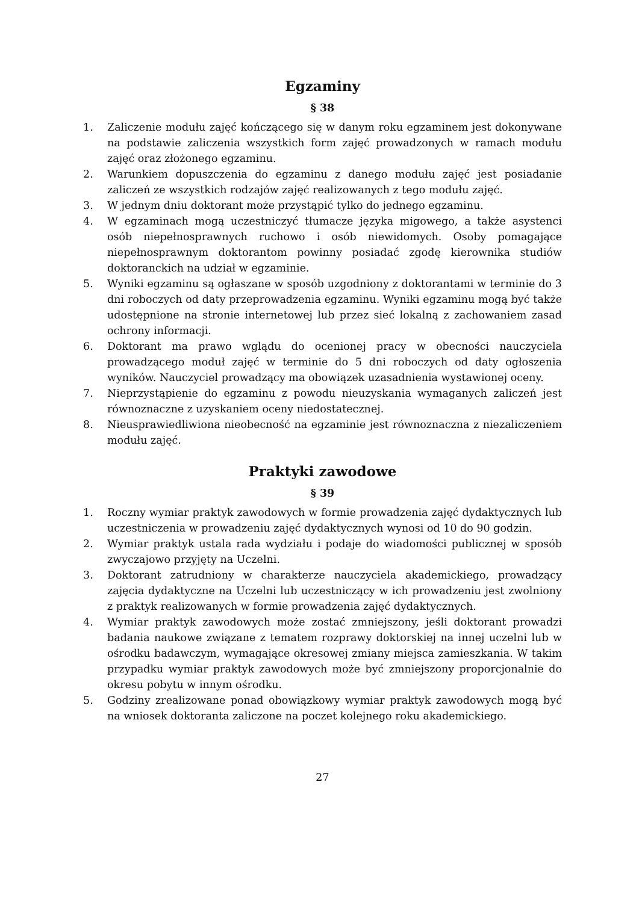Egzaminy
§ 38
1. Zaliczenie modułu zajęć kończącego się w danym roku egzaminem jest dokonywane na podstawie zaliczenia wszystkich form zajęć prowadzonych w ramach modułu zajęć oraz złożonego egzaminu.
2. Warunkiem dopuszczenia do egzaminu z danego modułu zajęć jest posiadanie zaliczeń ze wszystkich rodzajów zajęć realizowanych z tego modułu zajęć.
3. W jednym dniu doktorant może przystąpić tylko do jednego egzaminu.
4. W egzaminach mogą uczestniczyć tłumacze języka migowego, a także asystenci osób niepełnosprawnych ruchowo i osób niewidomych. Osoby pomagające niepełnosprawnym doktorantom powinny posiadać zgodę kierownika studiów doktoranckich na udział w egzaminie.
5. Wyniki egzaminu są ogłaszane w sposób uzgodniony z doktorantami w terminie do 3 dni roboczych od daty przeprowadzenia egzaminu. Wyniki egzaminu mogą być także udostępnione na stronie internetowej lub przez sieć lokalną z zachowaniem zasad ochrony informacji.
6. Doktorant ma prawo wglądu do ocenionej pracy w obecności nauczyciela prowadzącego moduł zajęć w terminie do 5 dni roboczych od daty ogłoszenia wyników. Nauczyciel prowadzący ma obowiązek uzasadnienia wystawionej oceny.
7. Nieprzystąpienie do egzaminu z powodu nieuzyskania wymaganych zaliczeń jest równoznaczne z uzyskaniem oceny niedostatecznej.
8. Nieusprawiedliwiona nieobecność na egzaminie jest równoznaczna z niezaliczeniem modułu zajęć.
Praktyki zawodowe
§ 39
1. Roczny wymiar praktyk zawodowych w formie prowadzenia zajęć dydaktycznych lub uczestniczenia w prowadzeniu zajęć dydaktycznych wynosi od 10 do 90 godzin.
2. Wymiar praktyk ustala rada wydziału i podaje do wiadomości publicznej w sposób zwyczajowo przyjęty na Uczelni.
3. Doktorant zatrudniony w charakterze nauczyciela akademickiego, prowadzący zajęcia dydaktyczne na Uczelni lub uczestniczący w ich prowadzeniu jest zwolniony z praktyk realizowanych w formie prowadzenia zajęć dydaktycznych.
4. Wymiar praktyk zawodowych może zostać zmniejszony, jeśli doktorant prowadzi badania naukowe związane z tematem rozprawy doktorskiej na innej uczelni lub w ośrodku badawczym, wymagające okresowej zmiany miejsca zamieszkania. W takim przypadku wymiar praktyk zawodowych może być zmniejszony proporcjonalnie do okresu pobytu w innym ośrodku.
5. Godziny zrealizowane ponad obowiązkowy wymiar praktyk zawodowych mogą być na wniosek doktoranta zaliczone na poczet kolejnego roku akademickiego.
27